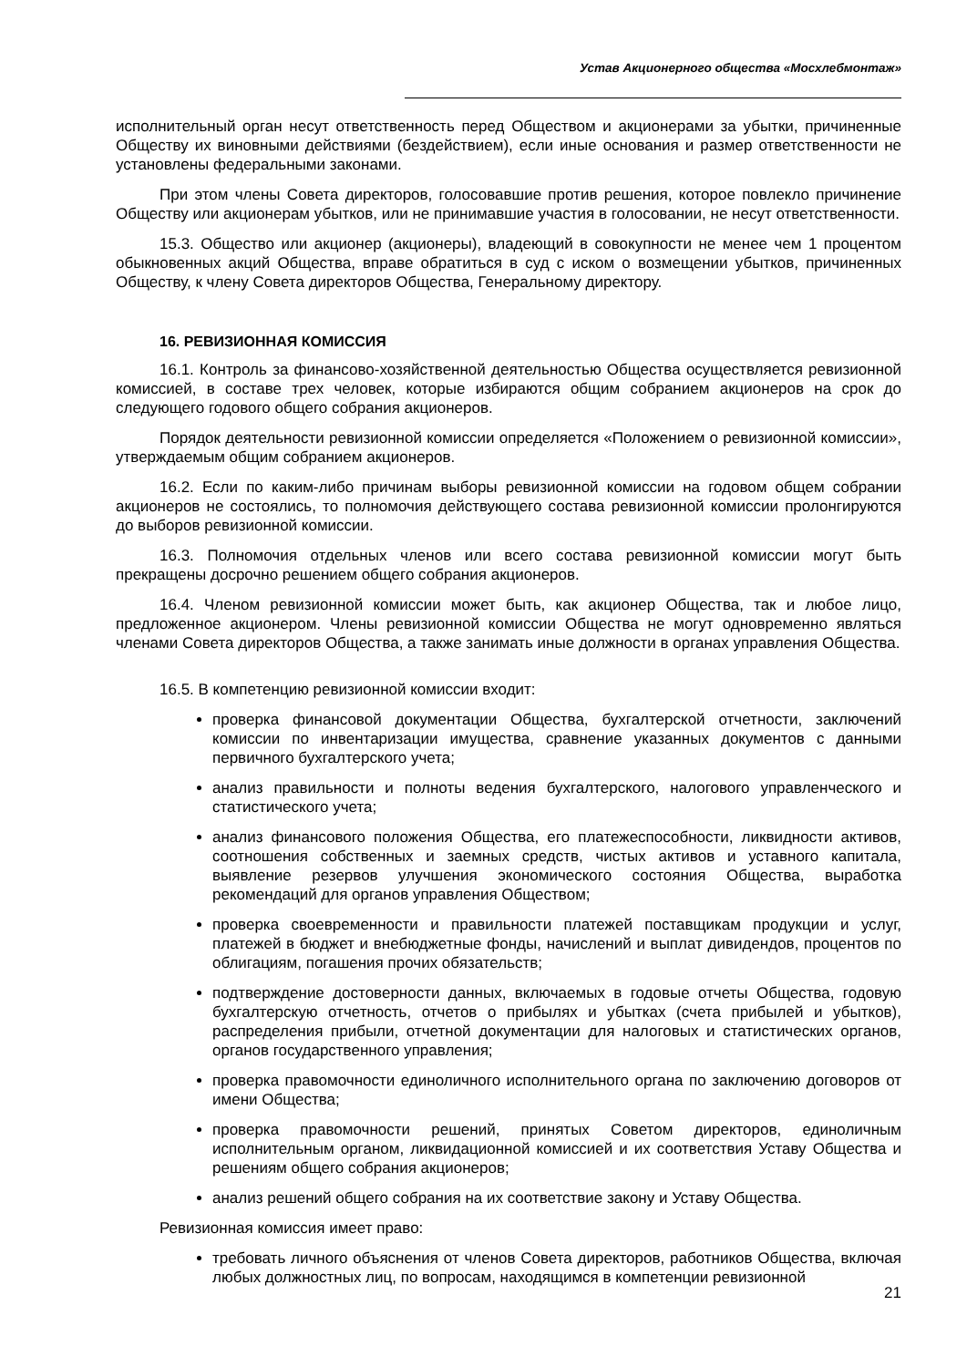Устав Акционерного общества «Мосхлебмонтаж»
исполнительный орган несут ответственность перед Обществом и акционерами за убытки, причиненные Обществу их виновными действиями (бездействием), если иные основания и размер ответственности не установлены федеральными законами.
При этом члены Совета директоров, голосовавшие против решения, которое повлекло причинение Обществу или акционерам убытков, или не принимавшие участия в голосовании, не несут ответственности.
15.3. Общество или акционер (акционеры), владеющий в совокупности не менее чем 1 процентом обыкновенных акций Общества, вправе обратиться в суд с иском о возмещении убытков, причиненных Обществу, к члену Совета директоров Общества, Генеральному директору.
16. РЕВИЗИОННАЯ КОМИССИЯ
16.1. Контроль за финансово-хозяйственной деятельностью Общества осуществляется ревизионной комиссией, в составе трех человек, которые избираются общим собранием акционеров на срок до следующего годового общего собрания акционеров.
Порядок деятельности ревизионной комиссии определяется «Положением о ревизионной комиссии», утверждаемым общим собранием акционеров.
16.2. Если по каким-либо причинам выборы ревизионной комиссии на годовом общем собрании акционеров не состоялись, то полномочия действующего состава ревизионной комиссии пролонгируются до выборов ревизионной комиссии.
16.3. Полномочия отдельных членов или всего состава ревизионной комиссии могут быть прекращены досрочно решением общего собрания акционеров.
16.4. Членом ревизионной комиссии может быть, как акционер Общества, так и любое лицо, предложенное акционером. Члены ревизионной комиссии Общества не могут одновременно являться членами Совета директоров Общества, а также занимать иные должности в органах управления Общества.
16.5. В компетенцию ревизионной комиссии входит:
проверка финансовой документации Общества, бухгалтерской отчетности, заключений комиссии по инвентаризации имущества, сравнение указанных документов с данными первичного бухгалтерского учета;
анализ правильности и полноты ведения бухгалтерского, налогового управленческого и статистического учета;
анализ финансового положения Общества, его платежеспособности, ликвидности активов, соотношения собственных и заемных средств, чистых активов и уставного капитала, выявление резервов улучшения экономического состояния Общества, выработка рекомендаций для органов управления Обществом;
проверка своевременности и правильности платежей поставщикам продукции и услуг, платежей в бюджет и внебюджетные фонды, начислений и выплат дивидендов, процентов по облигациям, погашения прочих обязательств;
подтверждение достоверности данных, включаемых в годовые отчеты Общества, годовую бухгалтерскую отчетность, отчетов о прибылях и убытках (счета прибылей и убытков), распределения прибыли, отчетной документации для налоговых и статистических органов, органов государственного управления;
проверка правомочности единоличного исполнительного органа по заключению договоров от имени Общества;
проверка правомочности решений, принятых Советом директоров, единоличным исполнительным органом, ликвидационной комиссией и их соответствия Уставу Общества и решениям общего собрания акционеров;
анализ решений общего собрания на их соответствие закону и Уставу Общества.
Ревизионная комиссия имеет право:
требовать личного объяснения от членов Совета директоров, работников Общества, включая любых должностных лиц, по вопросам, находящимся в компетенции ревизионной
21